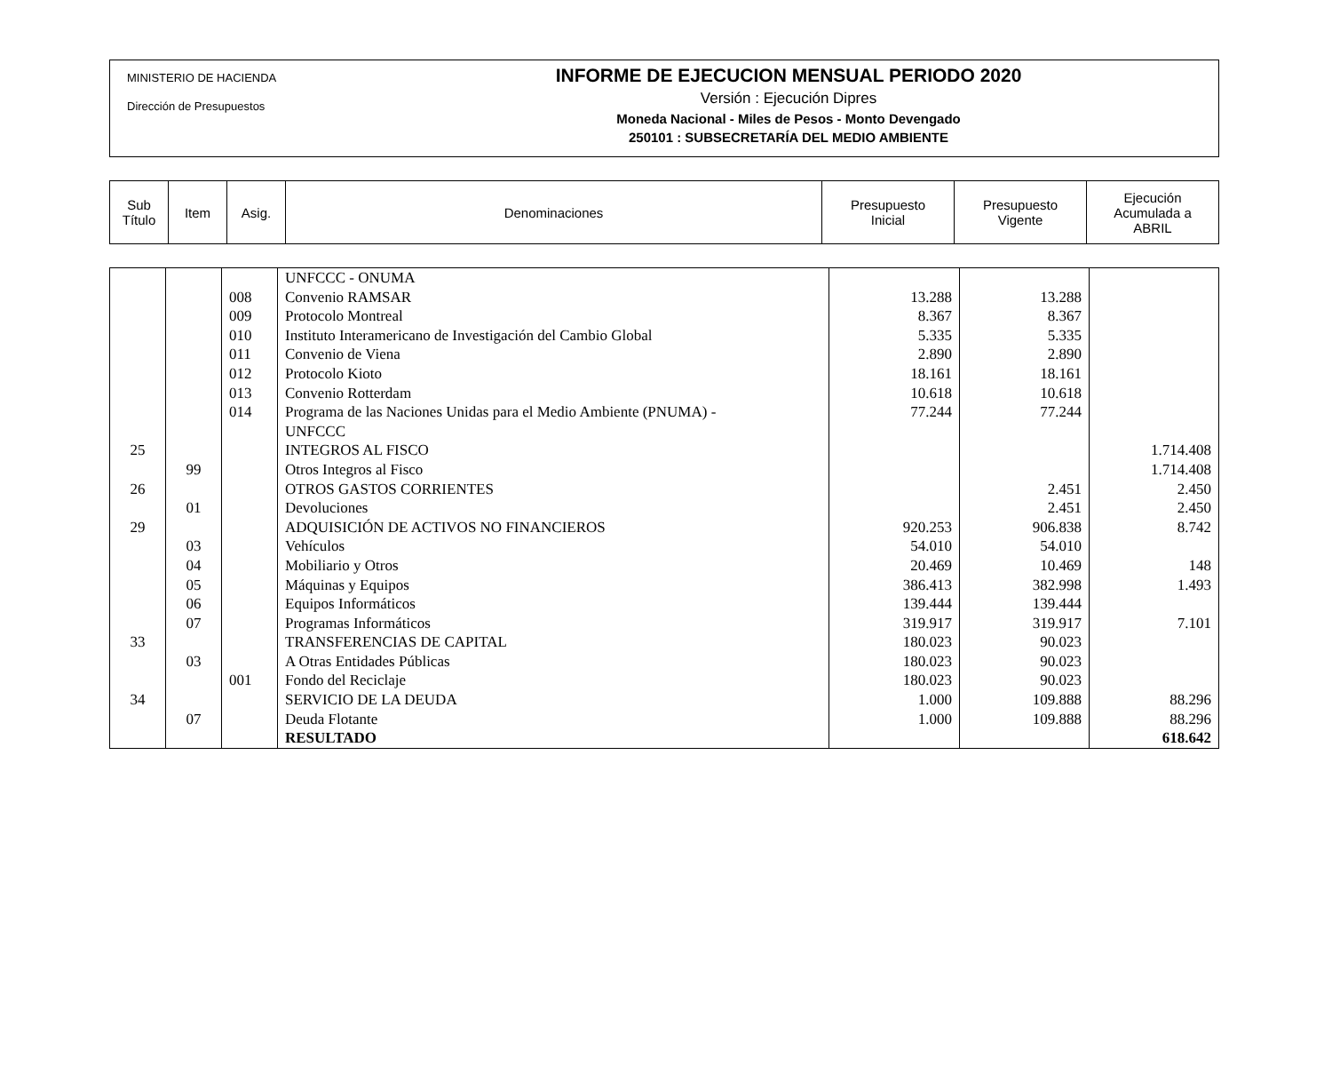MINISTERIO DE HACIENDA
Dirección de Presupuestos
INFORME DE EJECUCION MENSUAL PERIODO 2020
Versión : Ejecución Dipres
Moneda Nacional - Miles de Pesos - Monto Devengado
250101 : SUBSECRETARÍA DEL MEDIO AMBIENTE
| Sub Título | Item | Asig. | Denominaciones | Presupuesto Inicial | Presupuesto Vigente | Ejecución Acumulada a ABRIL |
| | | | UNFCCC - ONUMA | | | |
| | | 008 | Convenio RAMSAR | 13.288 | 13.288 | |
| | | 009 | Protocolo Montreal | 8.367 | 8.367 | |
| | | 010 | Instituto Interamericano de Investigación del Cambio Global | 5.335 | 5.335 | |
| | | 011 | Convenio de Viena | 2.890 | 2.890 | |
| | | 012 | Protocolo Kioto | 18.161 | 18.161 | |
| | | 013 | Convenio Rotterdam | 10.618 | 10.618 | |
| | | 014 | Programa de las Naciones Unidas para el Medio Ambiente (PNUMA) - UNFCCC | 77.244 | 77.244 | |
| 25 | | | INTEGROS AL FISCO | | | 1.714.408 |
| | 99 | | Otros Integros al Fisco | | | 1.714.408 |
| 26 | | | OTROS GASTOS CORRIENTES | | 2.451 | 2.450 |
| | 01 | | Devoluciones | | 2.451 | 2.450 |
| 29 | | | ADQUISICIÓN DE ACTIVOS NO FINANCIEROS | 920.253 | 906.838 | 8.742 |
| | 03 | | Vehículos | 54.010 | 54.010 | |
| | 04 | | Mobiliario y Otros | 20.469 | 10.469 | 148 |
| | 05 | | Máquinas y Equipos | 386.413 | 382.998 | 1.493 |
| | 06 | | Equipos Informáticos | 139.444 | 139.444 | |
| | 07 | | Programas Informáticos | 319.917 | 319.917 | 7.101 |
| 33 | | | TRANSFERENCIAS DE CAPITAL | 180.023 | 90.023 | |
| | 03 | | A Otras Entidades Públicas | 180.023 | 90.023 | |
| | | 001 | Fondo del Reciclaje | 180.023 | 90.023 | |
| 34 | | | SERVICIO DE LA DEUDA | 1.000 | 109.888 | 88.296 |
| | 07 | | Deuda Flotante | 1.000 | 109.888 | 88.296 |
| | | | RESULTADO | | | 618.642 |